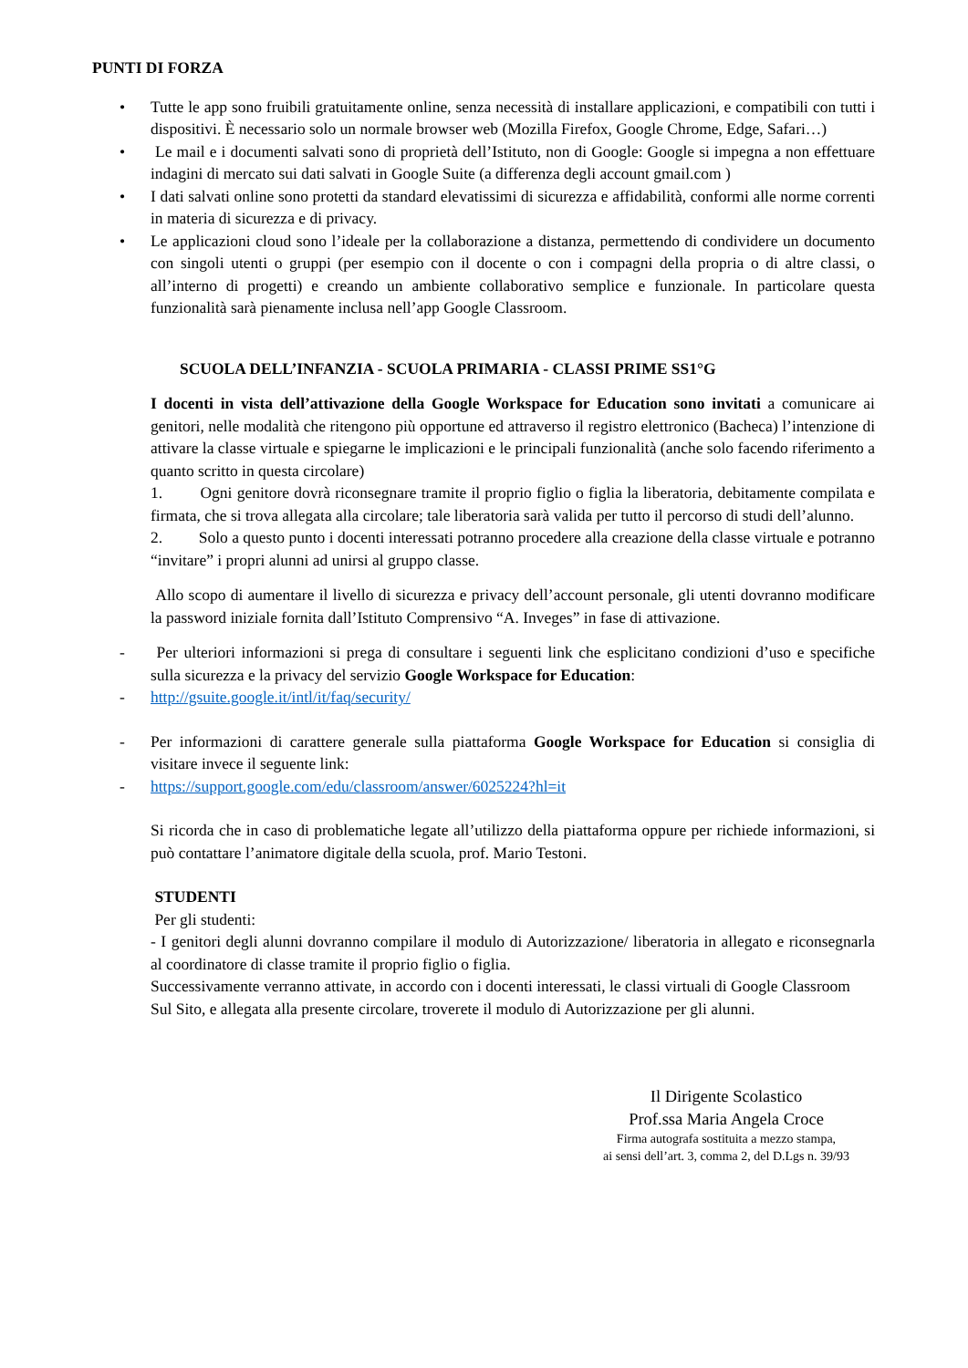PUNTI DI FORZA
• Tutte le app sono fruibili gratuitamente online, senza necessità di installare applicazioni, e compatibili con tutti i dispositivi. È necessario solo un normale browser web (Mozilla Firefox, Google Chrome, Edge, Safari…)
• Le mail e i documenti salvati sono di proprietà dell’Istituto, non di Google: Google si impegna a non effettuare indagini di mercato sui dati salvati in Google Suite (a differenza degli account gmail.com )
• I dati salvati online sono protetti da standard elevatissimi di sicurezza e affidabilità, conformi alle norme correnti in materia di sicurezza e di privacy.
• Le applicazioni cloud sono l’ideale per la collaborazione a distanza, permettendo di condividere un documento con singoli utenti o gruppi (per esempio con il docente o con i compagni della propria o di altre classi, o all’interno di progetti) e creando un ambiente collaborativo semplice e funzionale. In particolare questa funzionalità sarà pienamente inclusa nell’app Google Classroom.
SCUOLA DELL’INFANZIA - SCUOLA PRIMARIA - CLASSI PRIME SS1°G
I docenti in vista dell’attivazione della Google Workspace for Education sono invitati a comunicare ai genitori, nelle modalità che ritengono più opportune ed attraverso il registro elettronico (Bacheca) l’intenzione di attivare la classe virtuale e spiegarne le implicazioni e le principali funzionalità (anche solo facendo riferimento a quanto scritto in questa circolare)
1. Ogni genitore dovrà riconsegnare tramite il proprio figlio o figlia la liberatoria, debitamente compilata e firmata, che si trova allegata alla circolare; tale liberatoria sarà valida per tutto il percorso di studi dell’alunno.
2. Solo a questo punto i docenti interessati potranno procedere alla creazione della classe virtuale e potranno “invitare” i propri alunni ad unirsi al gruppo classe.
Allo scopo di aumentare il livello di sicurezza e privacy dell’account personale, gli utenti dovranno modificare la password iniziale fornita dall’Istituto Comprensivo “A. Inveges” in fase di attivazione.
- Per ulteriori informazioni si prega di consultare i seguenti link che esplicitano condizioni d’uso e specifiche sulla sicurezza e la privacy del servizio Google Workspace for Education:
- http://gsuite.google.it/intl/it/faq/security/
- Per informazioni di carattere generale sulla piattaforma Google Workspace for Education si consiglia di visitare invece il seguente link:
- https://support.google.com/edu/classroom/answer/6025224?hl=it
Si ricorda che in caso di problematiche legate all’utilizzo della piattaforma oppure per richiede informazioni, si può contattare l’animatore digitale della scuola, prof. Mario Testoni.
STUDENTI
Per gli studenti:
- I genitori degli alunni dovranno compilare il modulo di Autorizzazione/ liberatoria in allegato e riconsegnarla al coordinatore di classe tramite il proprio figlio o figlia.
Successivamente verranno attivate, in accordo con i docenti interessati, le classi virtuali di Google Classroom
Sul Sito, e allegata alla presente circolare, troverete il modulo di Autorizzazione per gli alunni.
Il Dirigente Scolastico
Prof.ssa Maria Angela Croce
Firma autografa sostituita a mezzo stampa,
ai sensi dell’art. 3, comma 2, del D.Lgs n. 39/93